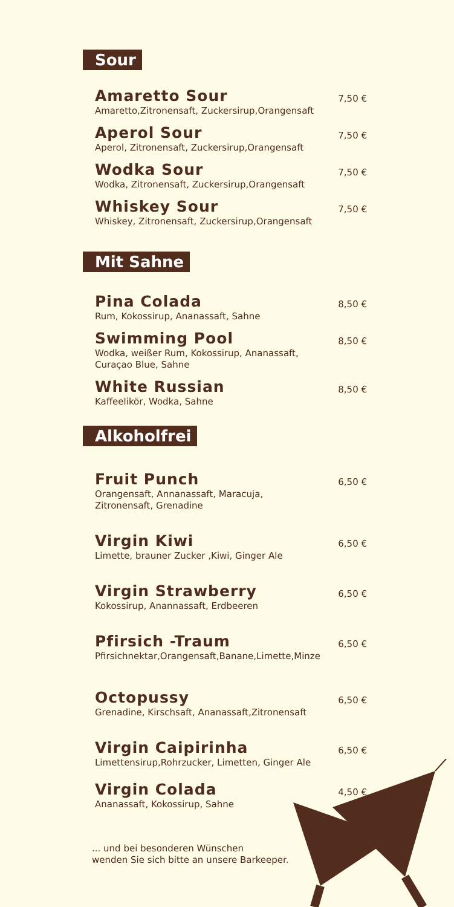Sour
Amaretto Sour
Amaretto,Zitronensaft, Zuckersirup,Orangensaft
7,50 €
Aperol Sour
Aperol, Zitronensaft, Zuckersirup,Orangensaft
7,50 €
Wodka Sour
Wodka, Zitronensaft, Zuckersirup,Orangensaft
7,50 €
Whiskey Sour
Whiskey, Zitronensaft, Zuckersirup,Orangensaft
7,50 €
Mit Sahne
Pina Colada
Rum, Kokossirup, Ananassaft, Sahne
8,50 €
Swimming Pool
Wodka, weißer Rum, Kokossirup, Ananassaft,
Curaçao Blue, Sahne
8,50 €
White Russian
Kaffeelikör, Wodka, Sahne
8,50 €
Alkoholfrei
Fruit Punch
Orangensaft, Annanassaft, Maracuja,
Zitronensaft, Grenadine
6,50 €
Virgin Kiwi
Limette, brauner Zucker ,Kiwi, Ginger Ale
6,50 €
Virgin Strawberry
Kokossirup, Anannassaft, Erdbeeren
6,50 €
Pfirsich -Traum
Pfirsichnektar,Orangensaft,Banane,Limette,Minze
6,50 €
Octopussy
Grenadine, Kirschsaft, Ananassaft,Zitronensaft
6,50 €
Virgin Caipirinha
Limettensirup,Rohrzucker, Limetten, Ginger Ale
6,50 €
Virgin Colada
Ananassaft, Kokossirup, Sahne
4,50 €
... und bei besonderen Wünschen
wenden Sie sich bitte an unsere Barkeeper.